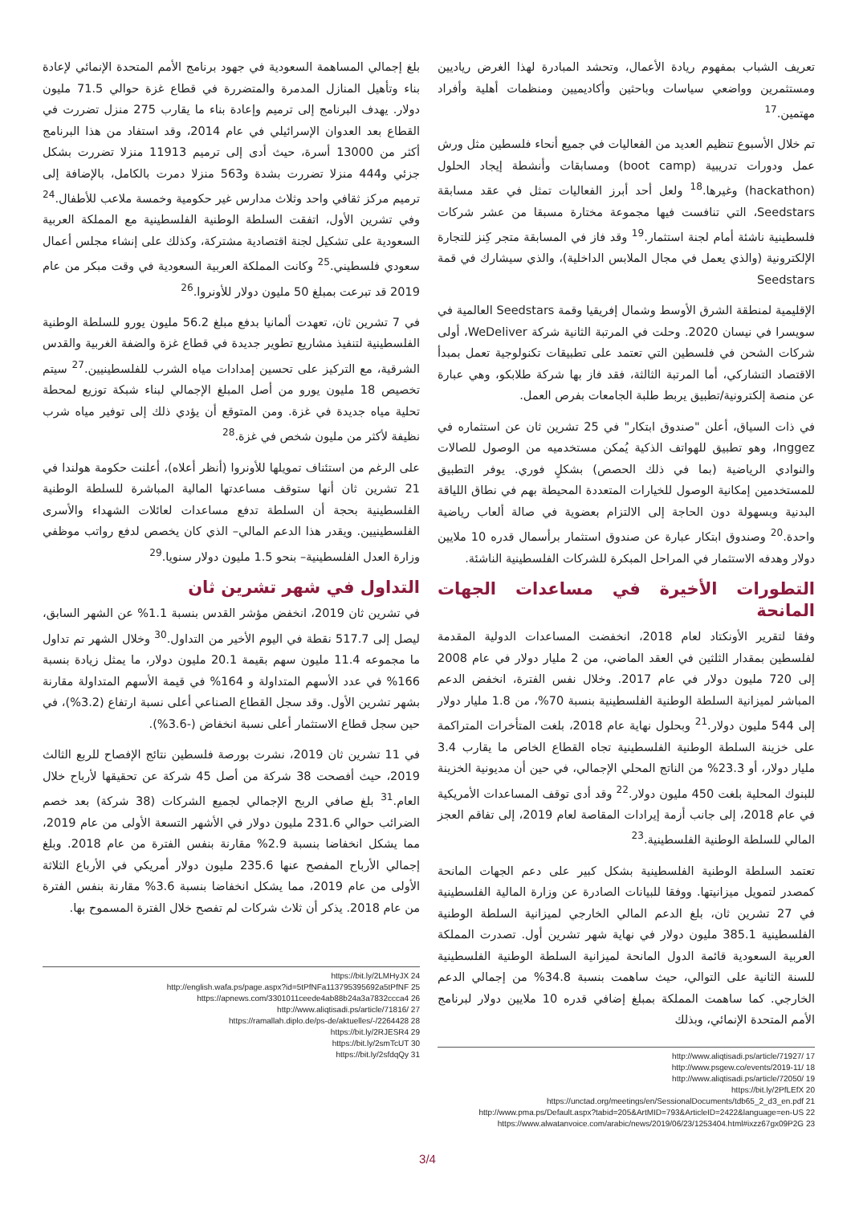تعريف الشباب بمفهوم ريادة الأعمال، وتحشد المبادرة لهذا الغرض رياديين ومستثمرين وواضعي سياسات وباحثين وأكاديميين ومنظمات أهلية وأفراد مهتمين.<sup>17</sup>
تم خلال الأسبوع تنظيم العديد من الفعاليات في جميع أنحاء فلسطين مثل ورش عمل ودورات تدريبية (boot camp) ومسابقات وأنشطة إيجاد الحلول (hackathon) وغيرها.<sup>18</sup> ولعل أحد أبرز الفعاليات تمثل في عقد مسابقة Seedstars، التي تنافست فيها مجموعة مختارة مسبقا من عشر شركات فلسطينية ناشئة أمام لجنة استثمار.<sup>19</sup> وقد فاز في المسابقة متجر كِنز للتجارة الإلكترونية (والذي يعمل في مجال الملابس الداخلية)، والذي سيشارك في قمة Seedstars
الإقليمية لمنطقة الشرق الأوسط وشمال إفريقيا وقمة Seedstars العالمية في سويسرا في نيسان 2020. وحلت في المرتبة الثانية شركة WeDeliver، أولى شركات الشحن في فلسطين التي تعتمد على تطبيقات تكنولوجية تعمل بمبدأ الاقتصاد التشاركي، أما المرتبة الثالثة، فقد فاز بها شركة طلابكو، وهي عبارة عن منصة إلكترونية/تطبيق يربط طلبة الجامعات بفرص العمل.
في ذات السياق، أعلن "صندوق ابتكار" في 25 تشرين ثان عن استثماره في Inggez، وهو تطبيق للهواتف الذكية يُمكن مستخدميه من الوصول للصالات والنوادي الرياضية (بما في ذلك الحصص) بشكلٍ فوري. يوفر التطبيق للمستخدمين إمكانية الوصول للخيارات المتعددة المحيطة بهم في نطاق اللياقة البدنية وبسهولة دون الحاجة إلى الالتزام بعضوية في صالة ألعاب رياضية واحدة.<sup>20</sup> وصندوق ابتكار عبارة عن صندوق استثمار برأسمال قدره 10 ملايين دولار وهدفه الاستثمار في المراحل المبكرة للشركات الفلسطينية الناشئة.
التطورات الأخيرة في مساعدات الجهات المانحة
وفقا لتقرير الأونكتاد لعام 2018، انخفضت المساعدات الدولية المقدمة لفلسطين بمقدار الثلثين في العقد الماضي، من 2 مليار دولار في عام 2008 إلى 720 مليون دولار في عام 2017. وخلال نفس الفترة، انخفض الدعم المباشر لميزانية السلطة الوطنية الفلسطينية بنسبة 70%، من 1.8 مليار دولار إلى 544 مليون دولار.<sup>21</sup> وبحلول نهاية عام 2018، بلغت المتأخرات المتراكمة على خزينة السلطة الوطنية الفلسطينية تجاه القطاع الخاص ما يقارب 3.4 مليار دولار، أو 23.3% من الناتج المحلي الإجمالي، في حين أن مديونية الخزينة للبنوك المحلية بلغت 450 مليون دولار.<sup>22</sup> وقد أدى توقف المساعدات الأمريكية في عام 2018، إلى جانب أزمة إيرادات المقاصة لعام 2019، إلى تفاقم العجز المالي للسلطة الوطنية الفلسطينية.<sup>23</sup>
تعتمد السلطة الوطنية الفلسطينية بشكل كبير على دعم الجهات المانحة كمصدر لتمويل ميزانيتها. ووفقا للبيانات الصادرة عن وزارة المالية الفلسطينية في 27 تشرين ثان، بلغ الدعم المالي الخارجي لميزانية السلطة الوطنية الفلسطينية 385.1 مليون دولار في نهاية شهر تشرين أول. تصدرت المملكة العربية السعودية قائمة الدول المانحة لميزانية السلطة الوطنية الفلسطينية للسنة الثانية على التوالي، حيث ساهمت بنسبة 34.8% من إجمالي الدعم الخارجي. كما ساهمت المملكة بمبلغ إضافي قدره 10 ملايين دولار لبرنامج الأمم المتحدة الإنمائي، وبذلك
http://www.aliqtisadi.ps/article/71927/ 17
http://www.psgew.co/events/2019-11/ 18
http://www.aliqtisadi.ps/article/72050/ 19
https://bit.ly/2PfLEfX 20
https://unctad.org/meetings/en/SessionalDocuments/tdb65_2_d3_en.pdf 21
http://www.pma.ps/Default.aspx?tabid=205&ArtMID=793&ArticleID=2422&language=en-US 22
https://www.alwatanvoice.com/arabic/news/2019/06/23/1253404.html#ixzz67gx09P2G 23
بلغ إجمالي المساهمة السعودية في جهود برنامج الأمم المتحدة الإنمائي لإعادة بناء وتأهيل المنازل المدمرة والمتضررة في قطاع غزة حوالي 71.5 مليون دولار. يهدف البرنامج إلى ترميم وإعادة بناء ما يقارب 275 منزل تضررت في القطاع بعد العدوان الإسرائيلي في عام 2014، وقد استفاد من هذا البرنامج أكثر من 13000 أسرة، حيث أدى إلى ترميم 11913 منزلا تضررت بشكل جزئي و444 منزلا تضررت بشدة و563 منزلا دمرت بالكامل، بالإضافة إلى ترميم مركز ثقافي واحد وثلاث مدارس غير حكومية وخمسة ملاعب للأطفال.<sup>24</sup> وفي تشرين الأول، اتفقت السلطة الوطنية الفلسطينية مع المملكة العربية السعودية على تشكيل لجنة اقتصادية مشتركة، وكذلك على إنشاء مجلس أعمال سعودي فلسطيني.<sup>25</sup> وكانت المملكة العربية السعودية في وقت مبكر من عام 2019 قد تبرعت بمبلغ 50 مليون دولار للأونروا.<sup>26</sup>
في 7 تشرين ثان، تعهدت ألمانيا بدفع مبلغ 56.2 مليون يورو للسلطة الوطنية الفلسطينية لتنفيذ مشاريع تطوير جديدة في قطاع غزة والضفة الغربية والقدس الشرقية، مع التركيز على تحسين إمدادات مياه الشرب للفلسطينيين.<sup>27</sup> سيتم تخصيص 18 مليون يورو من أصل المبلغ الإجمالي لبناء شبكة توزيع لمحطة تحلية مياه جديدة في غزة. ومن المتوقع أن يؤدي ذلك إلى توفير مياه شرب نظيفة لأكثر من مليون شخص في غزة.<sup>28</sup>
على الرغم من استئناف تمويلها للأونروا (أنظر أعلاه)، أعلنت حكومة هولندا في 21 تشرين ثان أنها ستوقف مساعدتها المالية المباشرة للسلطة الوطنية الفلسطينية بحجة أن السلطة تدفع مساعدات لعائلات الشهداء والأسرى الفلسطينيين. ويقدر هذا الدعم المالي– الذي كان يخصص لدفع رواتب موظفي وزارة العدل الفلسطينية– بنحو 1.5 مليون دولار سنويا.<sup>29</sup>
التداول في شهر تشرين ثان
في تشرين ثان 2019، انخفض مؤشر القدس بنسبة 1.1% عن الشهر السابق، ليصل إلى 517.7 نقطة في اليوم الأخير من التداول.<sup>30</sup> وخلال الشهر تم تداول ما مجموعه 11.4 مليون سهم بقيمة 20.1 مليون دولار، ما يمثل زيادة بنسبة 166% في عدد الأسهم المتداولة و 164% في قيمة الأسهم المتداولة مقارنة بشهر تشرين الأول. وقد سجل القطاع الصناعي أعلى نسبة ارتفاع (3.2%)، في حين سجل قطاع الاستثمار أعلى نسبة انخفاض (-3.6%).
في 11 تشرين ثان 2019، نشرت بورصة فلسطين نتائج الإفصاح للربع الثالث 2019، حيث أفصحت 38 شركة من أصل 45 شركة عن تحقيقها لأرباح خلال العام.<sup>31</sup> بلغ صافي الربح الإجمالي لجميع الشركات (38 شركة) بعد خصم الضرائب حوالي 231.6 مليون دولار في الأشهر التسعة الأولى من عام 2019، مما يشكل انخفاضا بنسبة 2.9% مقارنة بنفس الفترة من عام 2018. وبلغ إجمالي الأرباح المفصح عنها 235.6 مليون دولار أمريكي في الأرباع الثلاثة الأولى من عام 2019، مما يشكل انخفاضا بنسبة 3.6% مقارنة بنفس الفترة من عام 2018. يذكر أن ثلاث شركات لم تفصح خلال الفترة المسموح بها.
https://bit.ly/2LMHyJX 24
http://english.wafa.ps/page.aspx?id=5tPfNFa113795395692a5tPfNF 25
https://apnews.com/3301011ceede4ab88b24a3a7832ccca4 26
http://www.aliqtisadi.ps/article/71816/ 27
https://ramallah.diplo.de/ps-de/aktuelles/-/2264428 28
https://bit.ly/2RJESR4 29
https://bit.ly/2smTcUT 30
https://bit.ly/2sfdqQy 31
3/4